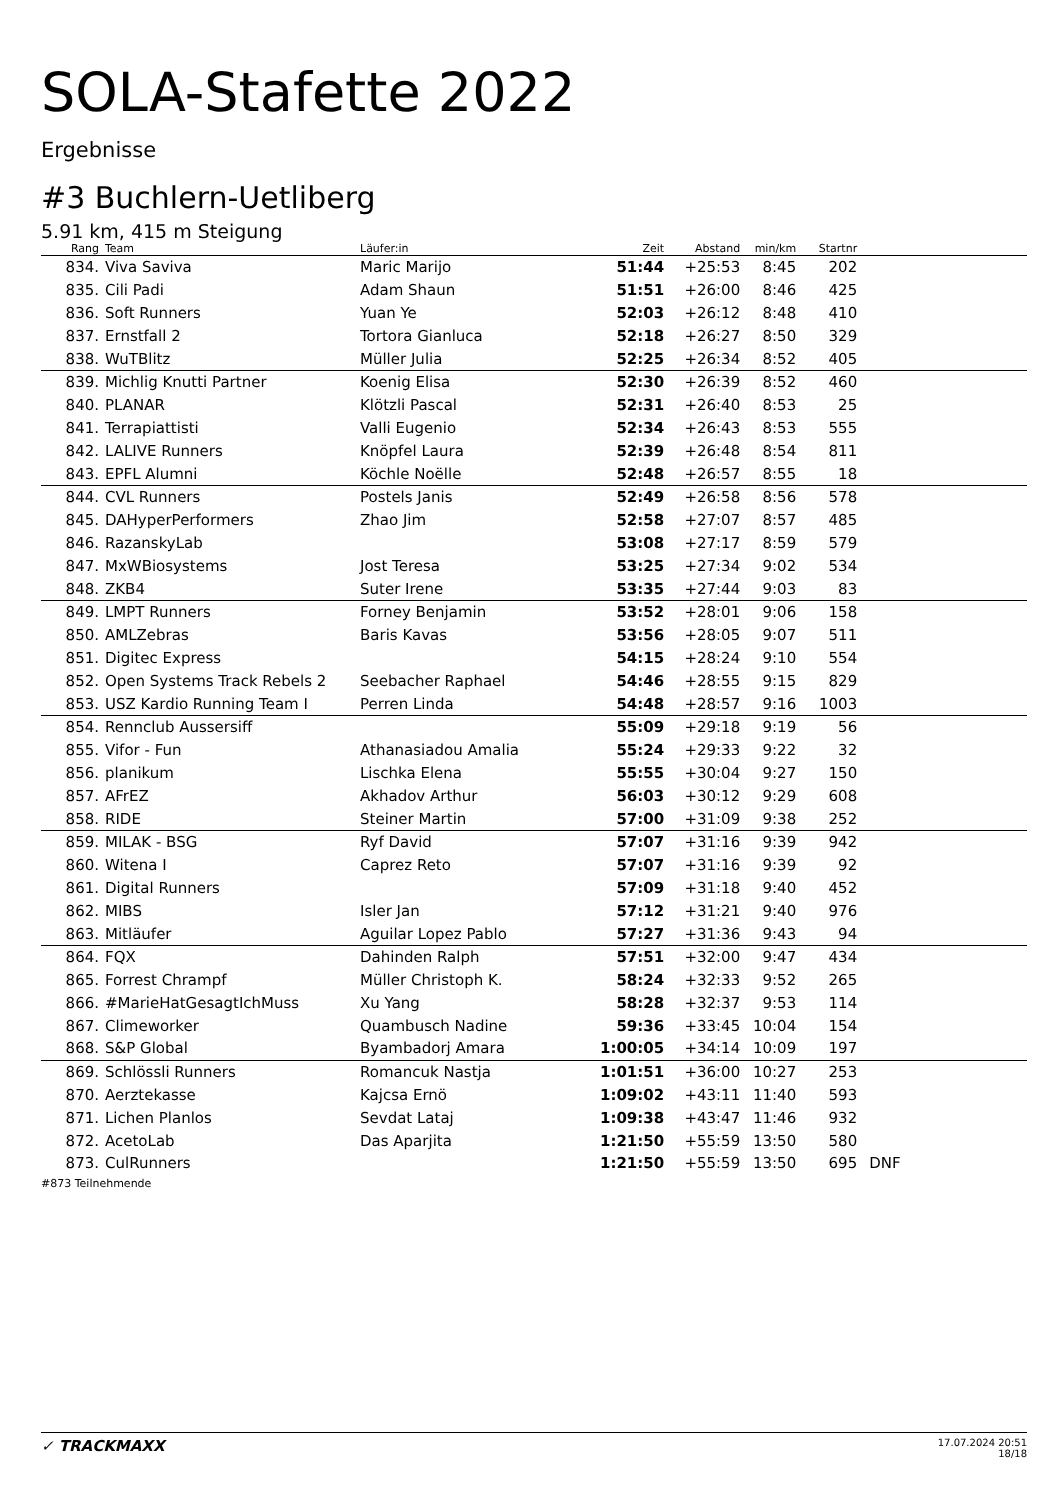SOLA-Stafette 2022
Ergebnisse
#3 Buchlern-Uetliberg
5.91 km, 415 m Steigung
| Rang | Team | Läufer:in | Zeit | Abstand | min/km | Startnr | |
| --- | --- | --- | --- | --- | --- | --- | --- |
| 834. | Viva Saviva | Maric Marijo | 51:44 | +25:53 | 8:45 | 202 | |
| 835. | Cili Padi | Adam Shaun | 51:51 | +26:00 | 8:46 | 425 | |
| 836. | Soft Runners | Yuan Ye | 52:03 | +26:12 | 8:48 | 410 | |
| 837. | Ernstfall 2 | Tortora Gianluca | 52:18 | +26:27 | 8:50 | 329 | |
| 838. | WuTBlitz | Müller Julia | 52:25 | +26:34 | 8:52 | 405 | |
| 839. | Michlig Knutti Partner | Koenig Elisa | 52:30 | +26:39 | 8:52 | 460 | |
| 840. | PLANAR | Klötzli Pascal | 52:31 | +26:40 | 8:53 | 25 | |
| 841. | Terrapiattisti | Valli Eugenio | 52:34 | +26:43 | 8:53 | 555 | |
| 842. | LALIVE Runners | Knöpfel Laura | 52:39 | +26:48 | 8:54 | 811 | |
| 843. | EPFL Alumni | Köchle Noëlle | 52:48 | +26:57 | 8:55 | 18 | |
| 844. | CVL Runners | Postels Janis | 52:49 | +26:58 | 8:56 | 578 | |
| 845. | DAHyperPerformers | Zhao Jim | 52:58 | +27:07 | 8:57 | 485 | |
| 846. | RazanskyLab | | 53:08 | +27:17 | 8:59 | 579 | |
| 847. | MxWBiosystems | Jost Teresa | 53:25 | +27:34 | 9:02 | 534 | |
| 848. | ZKB4 | Suter Irene | 53:35 | +27:44 | 9:03 | 83 | |
| 849. | LMPT Runners | Forney Benjamin | 53:52 | +28:01 | 9:06 | 158 | |
| 850. | AMLZebras | Baris Kavas | 53:56 | +28:05 | 9:07 | 511 | |
| 851. | Digitec Express | | 54:15 | +28:24 | 9:10 | 554 | |
| 852. | Open Systems Track Rebels 2 | Seebacher Raphael | 54:46 | +28:55 | 9:15 | 829 | |
| 853. | USZ Kardio Running Team I | Perren Linda | 54:48 | +28:57 | 9:16 | 1003 | |
| 854. | Rennclub Aussersiff | | 55:09 | +29:18 | 9:19 | 56 | |
| 855. | Vifor - Fun | Athanasiadou Amalia | 55:24 | +29:33 | 9:22 | 32 | |
| 856. | planikum | Lischka Elena | 55:55 | +30:04 | 9:27 | 150 | |
| 857. | AFrEZ | Akhadov Arthur | 56:03 | +30:12 | 9:29 | 608 | |
| 858. | RIDE | Steiner Martin | 57:00 | +31:09 | 9:38 | 252 | |
| 859. | MILAK - BSG | Ryf David | 57:07 | +31:16 | 9:39 | 942 | |
| 860. | Witena I | Caprez Reto | 57:07 | +31:16 | 9:39 | 92 | |
| 861. | Digital Runners | | 57:09 | +31:18 | 9:40 | 452 | |
| 862. | MIBS | Isler Jan | 57:12 | +31:21 | 9:40 | 976 | |
| 863. | Mitläufer | Aguilar Lopez Pablo | 57:27 | +31:36 | 9:43 | 94 | |
| 864. | FQX | Dahinden Ralph | 57:51 | +32:00 | 9:47 | 434 | |
| 865. | Forrest Chrampf | Müller Christoph K. | 58:24 | +32:33 | 9:52 | 265 | |
| 866. | #MarieHatGesagtIchMuss | Xu Yang | 58:28 | +32:37 | 9:53 | 114 | |
| 867. | Climeworker | Quambusch Nadine | 59:36 | +33:45 | 10:04 | 154 | |
| 868. | S&P Global | Byambadorj Amara | 1:00:05 | +34:14 | 10:09 | 197 | |
| 869. | Schlössli Runners | Romancuk Nastja | 1:01:51 | +36:00 | 10:27 | 253 | |
| 870. | Aerztekasse | Kajcsa Ernö | 1:09:02 | +43:11 | 11:40 | 593 | |
| 871. | Lichen Planlos | Sevdat Lataj | 1:09:38 | +43:47 | 11:46 | 932 | |
| 872. | AcetoLab | Das Aparjita | 1:21:50 | +55:59 | 13:50 | 580 | |
| 873. | CulRunners | | 1:21:50 | +55:59 | 13:50 | 695 | DNF |
#873 Teilnehmende
✓ TRACKMAXX
17.07.2024 20:51
18/18